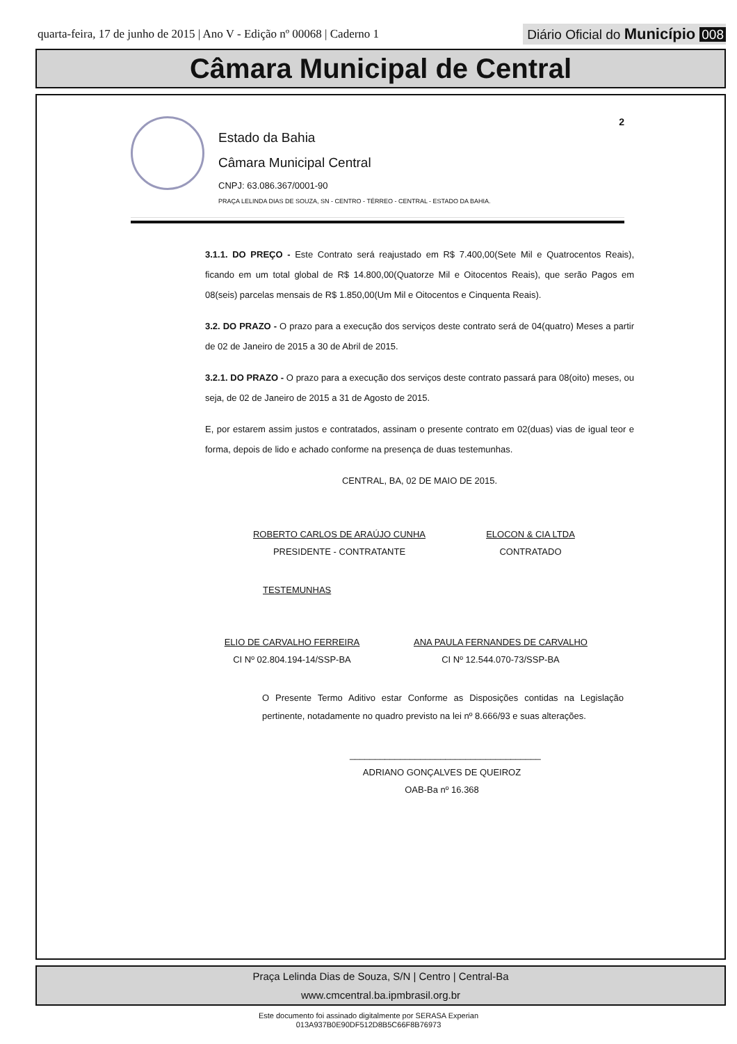quarta-feira, 17 de junho de 2015 | Ano V - Edição nº 00068 | Caderno 1
Diário Oficial do Município 008
Câmara Municipal de Central
Estado da Bahia
Câmara Municipal Central
CNPJ: 63.086.367/0001-90
PRAÇA LELINDA DIAS DE SOUZA, SN - CENTRO - TÉRREO - CENTRAL - ESTADO DA BAHIA.
2
3.1.1. DO PREÇO - Este Contrato será reajustado em R$ 7.400,00(Sete Mil e Quatrocentos Reais), ficando em um total global de R$ 14.800,00(Quatorze Mil e Oitocentos Reais), que serão Pagos em 08(seis) parcelas mensais de R$ 1.850,00(Um Mil e Oitocentos e Cinquenta Reais).
3.2. DO PRAZO - O prazo para a execução dos serviços deste contrato será de 04(quatro) Meses a partir de 02 de Janeiro de 2015 a 30 de Abril de 2015.
3.2.1. DO PRAZO - O prazo para a execução dos serviços deste contrato passará para 08(oito) meses, ou seja, de 02 de Janeiro de 2015 a 31 de Agosto de 2015.
E, por estarem assim justos e contratados, assinam o presente contrato em 02(duas) vias de igual teor e forma, depois de lido e achado conforme na presença de duas testemunhas.
CENTRAL, BA, 02 DE MAIO DE 2015.
ROBERTO CARLOS DE ARAÚJO CUNHA
PRESIDENTE - CONTRATANTE
ELOCON & CIA LTDA
CONTRATADO
TESTEMUNHAS
ELIO DE CARVALHO FERREIRA
CI Nº 02.804.194-14/SSP-BA
ANA PAULA FERNANDES DE CARVALHO
CI Nº 12.544.070-73/SSP-BA
O Presente Termo Aditivo estar Conforme as Disposições contidas na Legislação pertinente, notadamente no quadro previsto na lei nº 8.666/93 e suas alterações.
______________________________________
ADRIANO GONÇALVES DE QUEIROZ
OAB-Ba nº 16.368
Praça Lelinda Dias de Souza, S/N | Centro | Central-Ba
www.cmcentral.ba.ipmbrasil.org.br
Este documento foi assinado digitalmente por SERASA Experian
013A937B0E90DF512D8B5C66F8B76973